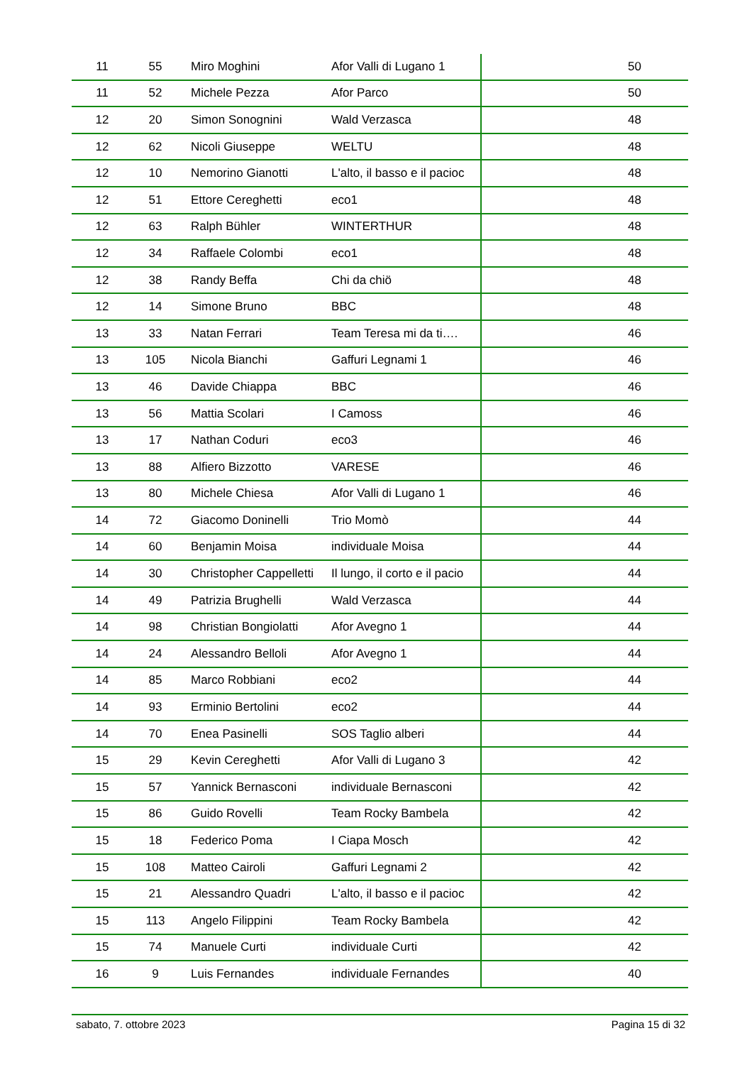| 11 | 55 | Miro Moghini | Afor Valli di Lugano 1 | 50 |
| 11 | 52 | Michele Pezza | Afor Parco | 50 |
| 12 | 20 | Simon Sonognini | Wald Verzasca | 48 |
| 12 | 62 | Nicoli Giuseppe | WELTU | 48 |
| 12 | 10 | Nemorino Gianotti | L'alto, il basso e il pacioc | 48 |
| 12 | 51 | Ettore Cereghetti | eco1 | 48 |
| 12 | 63 | Ralph Bühler | WINTERTHUR | 48 |
| 12 | 34 | Raffaele Colombi | eco1 | 48 |
| 12 | 38 | Randy Beffa | Chi da chiö | 48 |
| 12 | 14 | Simone Bruno | BBC | 48 |
| 13 | 33 | Natan Ferrari | Team Teresa mi da ti…. | 46 |
| 13 | 105 | Nicola Bianchi | Gaffuri Legnami 1 | 46 |
| 13 | 46 | Davide Chiappa | BBC | 46 |
| 13 | 56 | Mattia Scolari | I Camoss | 46 |
| 13 | 17 | Nathan Coduri | eco3 | 46 |
| 13 | 88 | Alfiero Bizzotto | VARESE | 46 |
| 13 | 80 | Michele Chiesa | Afor Valli di Lugano 1 | 46 |
| 14 | 72 | Giacomo Doninelli | Trio Momò | 44 |
| 14 | 60 | Benjamin Moisa | individuale Moisa | 44 |
| 14 | 30 | Christopher Cappelletti | Il lungo, il corto e il pacio | 44 |
| 14 | 49 | Patrizia Brughelli | Wald Verzasca | 44 |
| 14 | 98 | Christian Bongiolatti | Afor Avegno 1 | 44 |
| 14 | 24 | Alessandro Belloli | Afor Avegno 1 | 44 |
| 14 | 85 | Marco Robbiani | eco2 | 44 |
| 14 | 93 | Erminio Bertolini | eco2 | 44 |
| 14 | 70 | Enea Pasinelli | SOS Taglio alberi | 44 |
| 15 | 29 | Kevin Cereghetti | Afor Valli di Lugano 3 | 42 |
| 15 | 57 | Yannick Bernasconi | individuale Bernasconi | 42 |
| 15 | 86 | Guido Rovelli | Team Rocky Bambela | 42 |
| 15 | 18 | Federico Poma | I Ciapa Mosch | 42 |
| 15 | 108 | Matteo Cairoli | Gaffuri Legnami 2 | 42 |
| 15 | 21 | Alessandro Quadri | L'alto, il basso e il pacioc | 42 |
| 15 | 113 | Angelo Filippini | Team Rocky Bambela | 42 |
| 15 | 74 | Manuele Curti | individuale Curti | 42 |
| 16 | 9 | Luis Fernandes | individuale Fernandes | 40 |
sabato, 7. ottobre 2023 Pagina 15 di 32